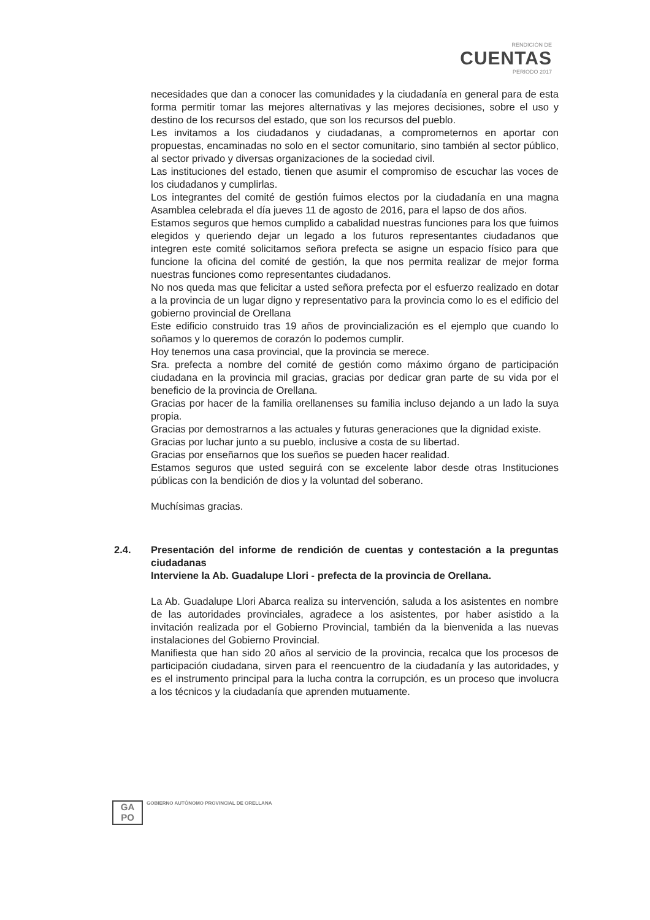RENDICIÓN DE
CUENTAS
PERIODO 2017
necesidades que dan a conocer las comunidades y la ciudadanía en general para de esta forma permitir tomar las mejores alternativas y las mejores decisiones, sobre el uso y destino de los recursos del estado, que son los recursos del pueblo.
Les invitamos a los ciudadanos y ciudadanas, a comprometernos en aportar con propuestas, encaminadas no solo en el sector comunitario, sino también al sector público, al sector privado y diversas organizaciones de la sociedad civil.
Las instituciones del estado, tienen que asumir el compromiso de escuchar las voces de los ciudadanos y cumplirlas.
Los integrantes del comité de gestión fuimos electos por la ciudadanía en una magna Asamblea celebrada el día jueves 11 de agosto de 2016, para el lapso de dos años.
Estamos seguros que hemos cumplido a cabalidad nuestras funciones para los que fuimos elegidos y queriendo dejar un legado a los futuros representantes ciudadanos que integren este comité solicitamos señora prefecta se asigne un espacio físico para que funcione la oficina del comité de gestión, la que nos permita realizar de mejor forma nuestras funciones como representantes ciudadanos.
No nos queda mas que felicitar a usted señora prefecta por el esfuerzo realizado en dotar a la provincia de un lugar digno y representativo para la provincia como lo es el edificio del gobierno provincial de Orellana
Este edificio construido tras 19 años de provincialización es el ejemplo que cuando lo soñamos y lo queremos de corazón lo podemos cumplir.
Hoy tenemos una casa provincial, que la provincia se merece.
Sra. prefecta a nombre del comité de gestión como máximo órgano de participación ciudadana en la provincia mil gracias, gracias por dedicar gran parte de su vida por el beneficio de la provincia de Orellana.
Gracias por hacer de la familia orellanenses su familia incluso dejando a un lado la suya propia.
Gracias por demostrarnos a las actuales y futuras generaciones que la dignidad existe.
Gracias por luchar junto a su pueblo, inclusive a costa de su libertad.
Gracias por enseñarnos que los sueños se pueden hacer realidad.
Estamos seguros que usted seguirá con se excelente labor desde otras Instituciones públicas con la bendición de dios y la voluntad del soberano.
Muchísimas gracias.
2.4. Presentación del informe de rendición de cuentas y contestación a la preguntas ciudadanas
Interviene la Ab. Guadalupe Llori - prefecta de la provincia de Orellana.
La Ab. Guadalupe Llori Abarca realiza su intervención, saluda a los asistentes en nombre de las autoridades provinciales, agradece a los asistentes, por haber asistido a la invitación realizada por el Gobierno Provincial, también da la bienvenida a las nuevas instalaciones del Gobierno Provincial.
Manifiesta que han sido 20 años al servicio de la provincia, recalca que los procesos de participación ciudadana, sirven para el reencuentro de la ciudadanía y las autoridades, y es el instrumento principal para la lucha contra la corrupción, es un proceso que involucra a los técnicos y la ciudadanía que aprenden mutuamente.
GA
PO
GOBIERNO AUTÓNOMO PROVINCIAL DE ORELLANA